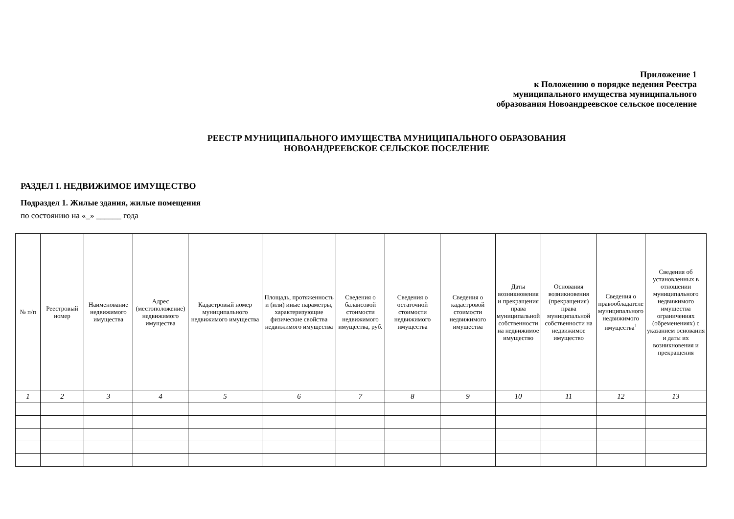Приложение 1
к Положению о порядке ведения Реестра
муниципального имущества муниципального
образования Новоандреевское сельское поселение
РЕЕСТР МУНИЦИПАЛЬНОГО ИМУЩЕСТВА МУНИЦИПАЛЬНОГО ОБРАЗОВАНИЯ
НОВОАНДРЕЕВСКОЕ СЕЛЬСКОЕ ПОСЕЛЕНИЕ
РАЗДЕЛ I. НЕДВИЖИМОЕ ИМУЩЕСТВО
Подраздел 1. Жилые здания, жилые помещения
по состоянию на «_» ______ года
| № п/п | Реестровый номер | Наименование недвижимого имущества | Адрес (местоположение) недвижимого имущества | Кадастровый номер муниципального недвижимого имущества | Площадь, протяженность и (или) иные параметры, характеризующие физические свойства недвижимого имущества | Сведения о балансовой стоимости недвижимого имущества, руб. | Сведения о остаточной стоимости недвижимого имущества | Сведения о кадастровой стоимости недвижимого имущества | Даты возникновения и прекращения права муниципальной собственности на недвижимое имущество | Основания возникновения (прекращения) права муниципальной собственности на недвижимое имущество | Сведения о правообладателе муниципального недвижимого имущества<sup>1</sup> | Сведения об установленных в отношении муниципального недвижимого имущества ограничениях (обременениях) с указанием основания и даты их возникновения и прекращения |
| 1 | 2 | 3 | 4 | 5 | 6 | 7 | 8 | 9 | 10 | 11 | 12 | 13 |